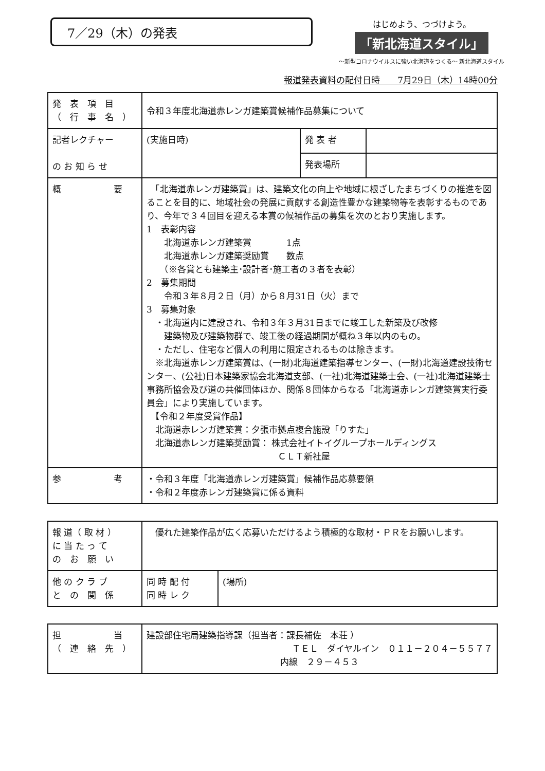7／29（木）の発表
はじめよう、つづけよう。
「新北海道スタイル」
～新型コロナウイルスに強い北海道をつくる～ 新北海道スタイル
報道発表資料の配付日時　　7月29日（木）14時00分
| 発 表 項 目 （ 行 事 名 ） | 令和３年度北海道赤レンガ建築賞候補作品募集について | | |
| 記者レクチャー の お 知 ら せ | (実施日時) | 発 表 者 | |
| | | 発表場所 | |
| 概 要 | 「北海道赤レンガ建築賞」は、建築文化の向上や地域に根ざしたまちづくりの推進を図ることを目的に、地域社会の発展に貢献する創造性豊かな建築物等を表彰するものであり、今年で３４回目を迎える本賞の候補作品の募集を次のとおり実施します。 1 表彰内容 北海道赤レンガ建築賞 1点 北海道赤レンガ建築奨励賞 数点 （※各賞とも建築主･設計者･施工者の３者を表彰） 2 募集期間 令和３年８月２日（月）から８月31日（火）まで 3 募集対象 ・北海道内に建設され、令和３年３月31日までに竣工した新築及び改修 建築物及び建築物群で、竣工後の経過期間が概ね３年以内のもの。 ・ただし、住宅など個人の利用に限定されるものは除きます。 ※北海道赤レンガ建築賞は、(一財)北海道建築指導センター、(一財)北海道建設技術センター、(公社)日本建築家協会北海道支部、(一社)北海道建築士会、(一社)北海道建築士事務所協会及び道の共催団体ほか、関係８団体からなる「北海道赤レンガ建築賞実行委員会」により実施しています。 【令和２年度受賞作品】 北海道赤レンガ建築賞：夕張市拠点複合施設「りすた」 北海道赤レンガ建築奨励賞： 株式会社イトイグループホールディングス ＣＬＴ新社屋 | | |
| 参 考 | ・令和３年度「北海道赤レンガ建築賞」候補作品応募要領 ・令和２年度赤レンガ建築賞に係る資料 | | |
| 報 道（ 取 材 ） に 当 た っ て の お 願 い | 優れた建築作品が広く応募いただけるよう積極的な取材・ＰＲをお願いします。 | |
| 他 の ク ラ ブ と の 関 係 | 同 時 配 付 同 時 レ ク | (場所) |
| 担 当 （ 連 絡 先 ） | 建設部住宅局建築指導課（担当者：課長補佐 本荘 ） ＴＥＬ ダイヤルイン ０１１－２０４－５５７７ 内線 ２９－４５３ |